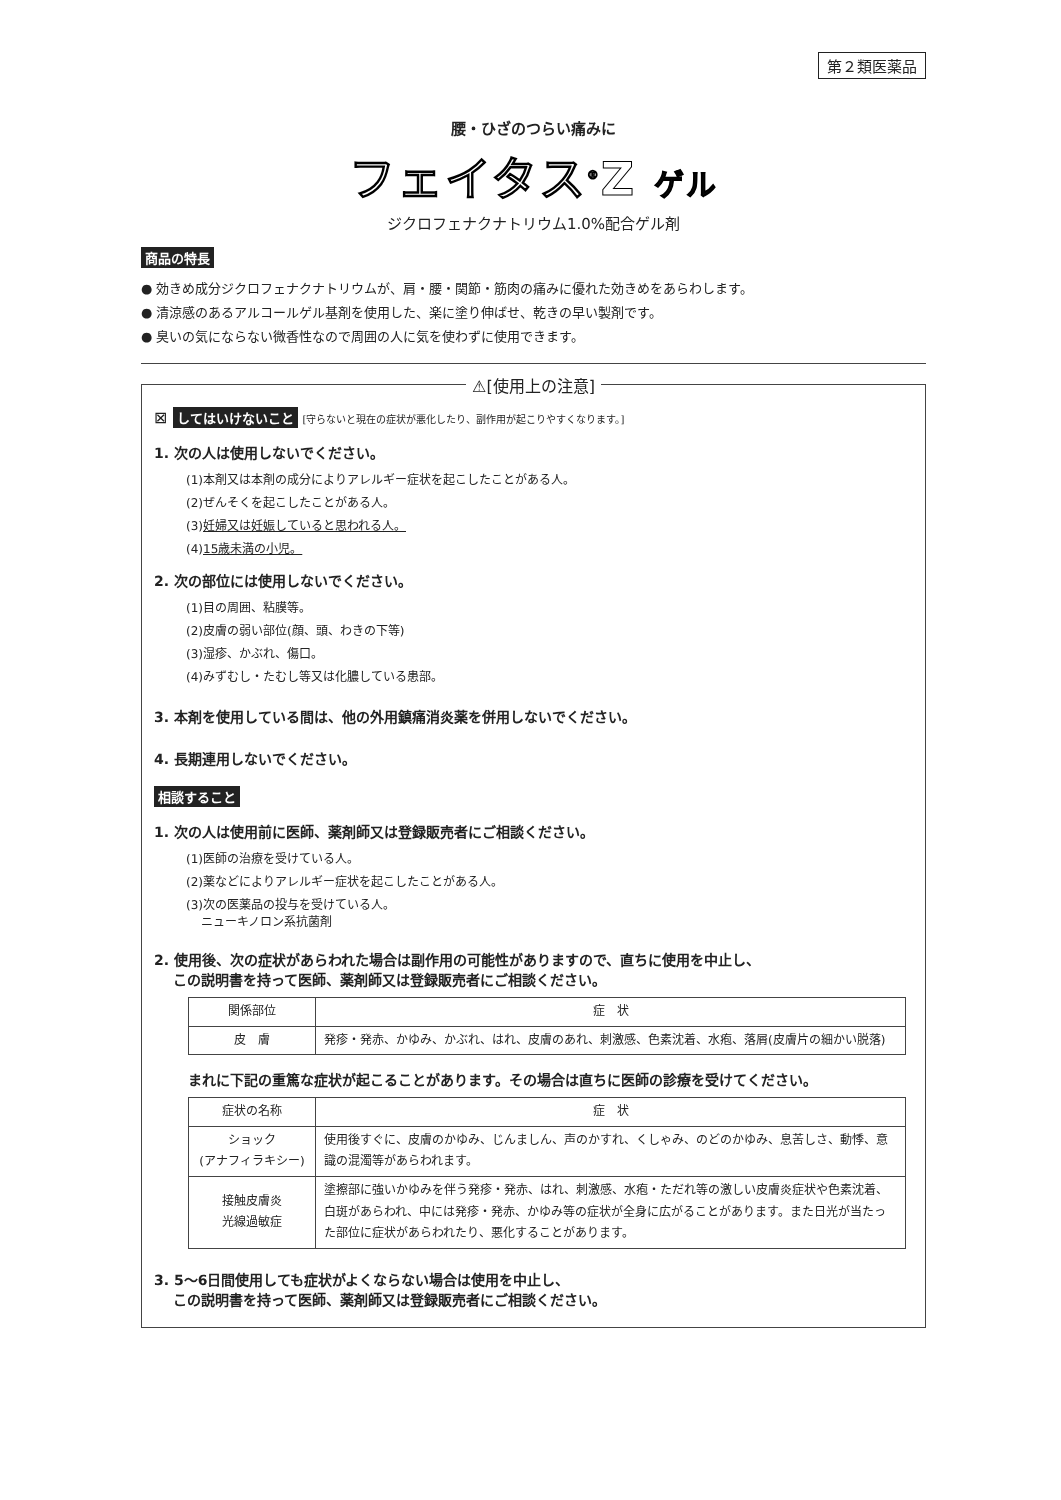第２類医薬品
腰・ひざのつらい痛みに
フェイタス<sup>®</sup>Z ゲル
ジクロフェナクナトリウム1.0%配合ゲル剤
商品の特長
● 効きめ成分ジクロフェナクナトリウムが、肩・腰・関節・筋肉の痛みに優れた効きめをあらわします。
● 清涼感のあるアルコールゲル基剤を使用した、楽に塗り伸ばせ、乾きの早い製剤です。
● 臭いの気にならない微香性なので周囲の人に気を使わずに使用できます。
⚠[使用上の注意]
⊠ してはいけないこと [守らないと現在の症状が悪化したり、副作用が起こりやすくなります。]
1. 次の人は使用しないでください。
(1)本剤又は本剤の成分によりアレルギー症状を起こしたことがある人。
(2)ぜんそくを起こしたことがある人。
(3)妊婦又は妊娠していると思われる人。
(4)15歳未満の小児。
2. 次の部位には使用しないでください。
(1)目の周囲、粘膜等。
(2)皮膚の弱い部位(顔、頭、わきの下等)
(3)湿疹、かぶれ、傷口。
(4)みずむし・たむし等又は化膿している患部。
3. 本剤を使用している間は、他の外用鎮痛消炎薬を併用しないでください。
4. 長期連用しないでください。
相談すること
1. 次の人は使用前に医師、薬剤師又は登録販売者にご相談ください。
(1)医師の治療を受けている人。
(2)薬などによりアレルギー症状を起こしたことがある人。
(3)次の医薬品の投与を受けている人。
ニューキノロン系抗菌剤
2. 使用後、次の症状があらわれた場合は副作用の可能性がありますので、直ちに使用を中止し、
この説明書を持って医師、薬剤師又は登録販売者にご相談ください。
| 関係部位 | 症 状 |
| --- | --- |
| 皮 膚 | 発疹・発赤、かゆみ、かぶれ、はれ、皮膚のあれ、刺激感、色素沈着、水疱、落屑(皮膚片の細かい脱落) |
まれに下記の重篤な症状が起こることがあります。その場合は直ちに医師の診療を受けてください。
| 症状の名称 | 症 状 |
| --- | --- |
| ショック (アナフィラキシー) | 使用後すぐに、皮膚のかゆみ、じんましん、声のかすれ、くしゃみ、のどのかゆみ、息苦しさ、動悸、意識の混濁等があらわれます。 |
| 接触皮膚炎 光線過敏症 | 塗擦部に強いかゆみを伴う発疹・発赤、はれ、刺激感、水疱・ただれ等の激しい皮膚炎症状や色素沈着、白斑があらわれ、中には発疹・発赤、かゆみ等の症状が全身に広がることがあります。また日光が当たった部位に症状があらわれたり、悪化することがあります。 |
3. 5〜6日間使用しても症状がよくならない場合は使用を中止し、
この説明書を持って医師、薬剤師又は登録販売者にご相談ください。